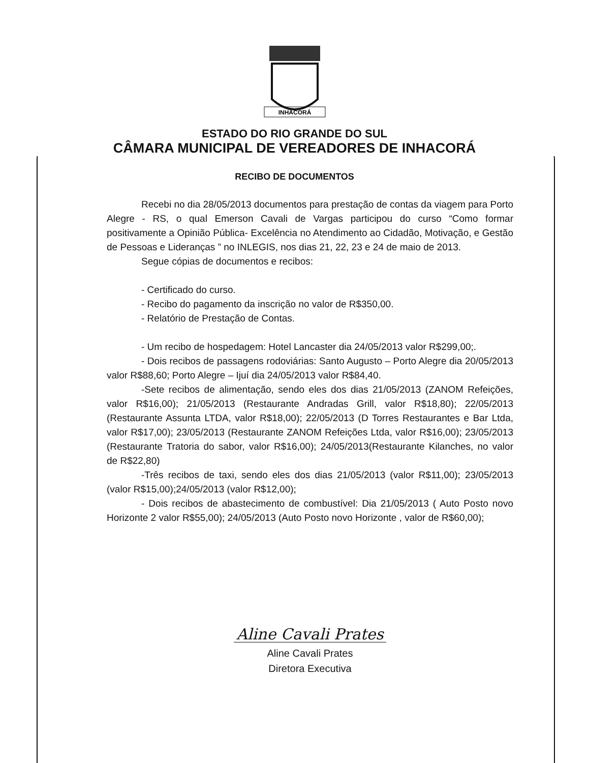INHACORÁ
ESTADO DO RIO GRANDE DO SUL
CÂMARA MUNICIPAL DE VEREADORES DE INHACORÁ
RECIBO DE DOCUMENTOS
Recebi no dia 28/05/2013 documentos para prestação de contas da viagem para Porto Alegre - RS, o qual Emerson Cavali de Vargas participou do curso “Como formar positivamente a Opinião Pública- Excelência no Atendimento ao Cidadão, Motivação, e Gestão de Pessoas e Lideranças ” no INLEGIS, nos dias 21, 22, 23 e 24 de maio de 2013.
Segue cópias de documentos e recibos:
- Certificado do curso.
- Recibo do pagamento da inscrição no valor de R$350,00.
- Relatório de Prestação de Contas.
- Um recibo de hospedagem: Hotel Lancaster dia 24/05/2013 valor R$299,00;.
- Dois recibos de passagens rodoviárias: Santo Augusto – Porto Alegre dia 20/05/2013 valor R$88,60; Porto Alegre – Ijuí dia 24/05/2013 valor R$84,40.
-Sete recibos de alimentação, sendo eles dos dias 21/05/2013 (ZANOM Refeições, valor R$16,00); 21/05/2013 (Restaurante Andradas Grill, valor R$18,80); 22/05/2013 (Restaurante Assunta LTDA, valor R$18,00); 22/05/2013 (D Torres Restaurantes e Bar Ltda, valor R$17,00); 23/05/2013 (Restaurante ZANOM Refeições Ltda, valor R$16,00); 23/05/2013 (Restaurante Tratoria do sabor, valor R$16,00); 24/05/2013(Restaurante Kilanches, no valor de R$22,80)
-Três recibos de taxi, sendo eles dos dias 21/05/2013 (valor R$11,00); 23/05/2013 (valor R$15,00);24/05/2013 (valor R$12,00);
- Dois recibos de abastecimento de combustível: Dia 21/05/2013 ( Auto Posto novo Horizonte 2 valor R$55,00); 24/05/2013 (Auto Posto novo Horizonte , valor de R$60,00);
Aline Cavali Prates
Aline Cavali Prates
Diretora Executiva